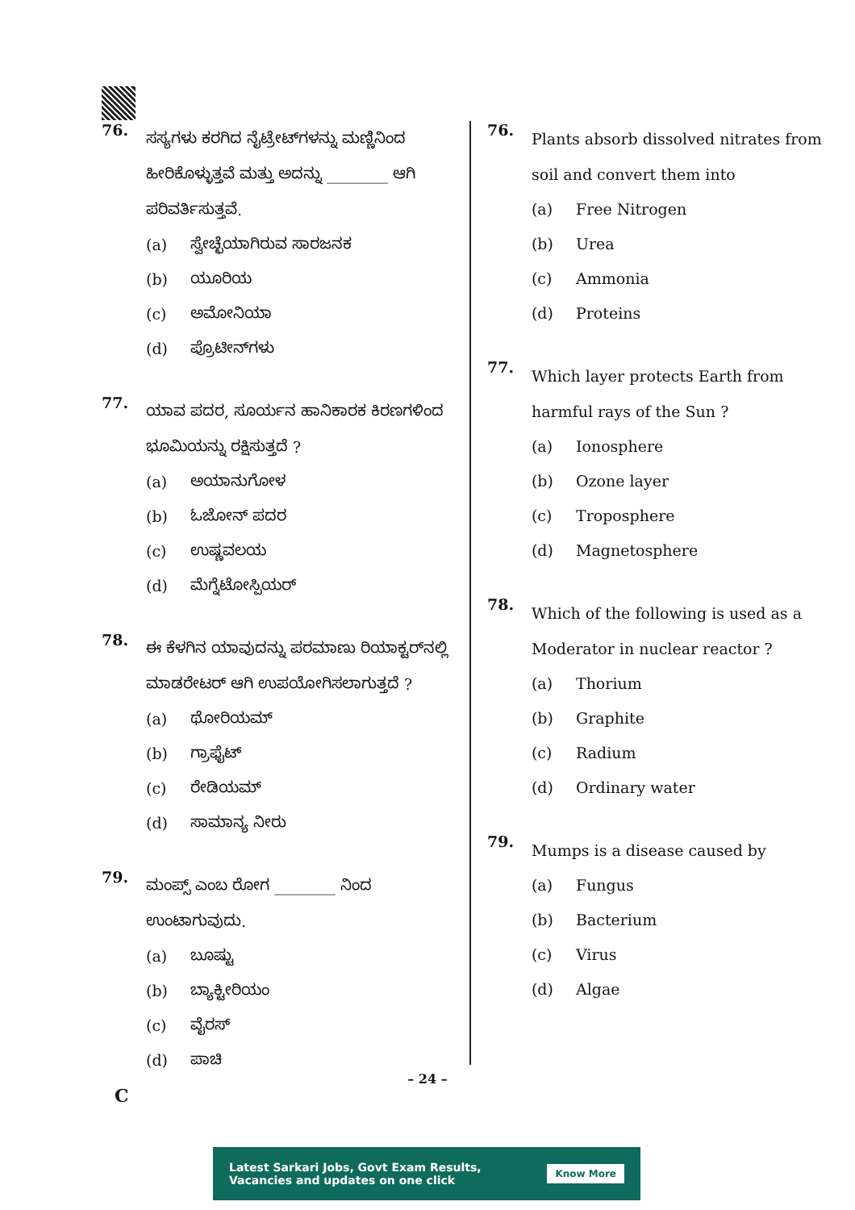76.
ಸಸ್ಯಗಳು ಕರಗಿದ ನೈಟ್ರೇಟ್‌ಗಳನ್ನು ಮಣ್ಣಿನಿಂದ ಹೀರಿಕೊಳ್ಳುತ್ತವೆ ಮತ್ತು ಅದನ್ನು ________ ಆಗಿ ಪರಿವರ್ತಿಸುತ್ತವೆ.
(a) ಸ್ವೇಚ್ಛೆಯಾಗಿರುವ ಸಾರಜನಕ
(b) ಯೂರಿಯ
(c) ಅಮೋನಿಯಾ
(d) ಪ್ರೊಟೀನ್‌ಗಳು
77.
ಯಾವ ಪದರ, ಸೂರ್ಯನ ಹಾನಿಕಾರಕ ಕಿರಣಗಳಿಂದ ಭೂಮಿಯನ್ನು ರಕ್ಷಿಸುತ್ತದೆ ?
(a) ಅಯಾನುಗೋಳ
(b) ಓಜೋನ್ ಪದರ
(c) ಉಷ್ಣವಲಯ
(d) ಮೆಗ್ನೆಟೋಸ್ಪಿಯರ್
78.
ಈ ಕೆಳಗಿನ ಯಾವುದನ್ನು ಪರಮಾಣು ರಿಯಾಕ್ಟರ್‌ನಲ್ಲಿ ಮಾಡರೇಟರ್ ಆಗಿ ಉಪಯೋಗಿಸಲಾಗುತ್ತದೆ ?
(a) ಥೋರಿಯಮ್
(b) ಗ್ರಾಫೈಟ್
(c) ರೇಡಿಯಮ್
(d) ಸಾಮಾನ್ಯ ನೀರು
79.
ಮಂಪ್ಸ್ ಎಂಬ ರೋಗ ________ ನಿಂದ ಉಂಟಾಗುವುದು.
(a) ಬೂಷ್ಟು
(b) ಬ್ಯಾಕ್ಟೀರಿಯಂ
(c) ವೈರಸ್
(d) ಪಾಚಿ
76.
Plants absorb dissolved nitrates from soil and convert them into
(a) Free Nitrogen
(b) Urea
(c) Ammonia
(d) Proteins
77.
Which layer protects Earth from harmful rays of the Sun ?
(a) Ionosphere
(b) Ozone layer
(c) Troposphere
(d) Magnetosphere
78.
Which of the following is used as a Moderator in nuclear reactor ?
(a) Thorium
(b) Graphite
(c) Radium
(d) Ordinary water
79.
Mumps is a disease caused by
(a) Fungus
(b) Bacterium
(c) Virus
(d) Algae
– 24 –
C
Latest Sarkari Jobs, Govt Exam Results,
Vacancies and updates on one click
Know More